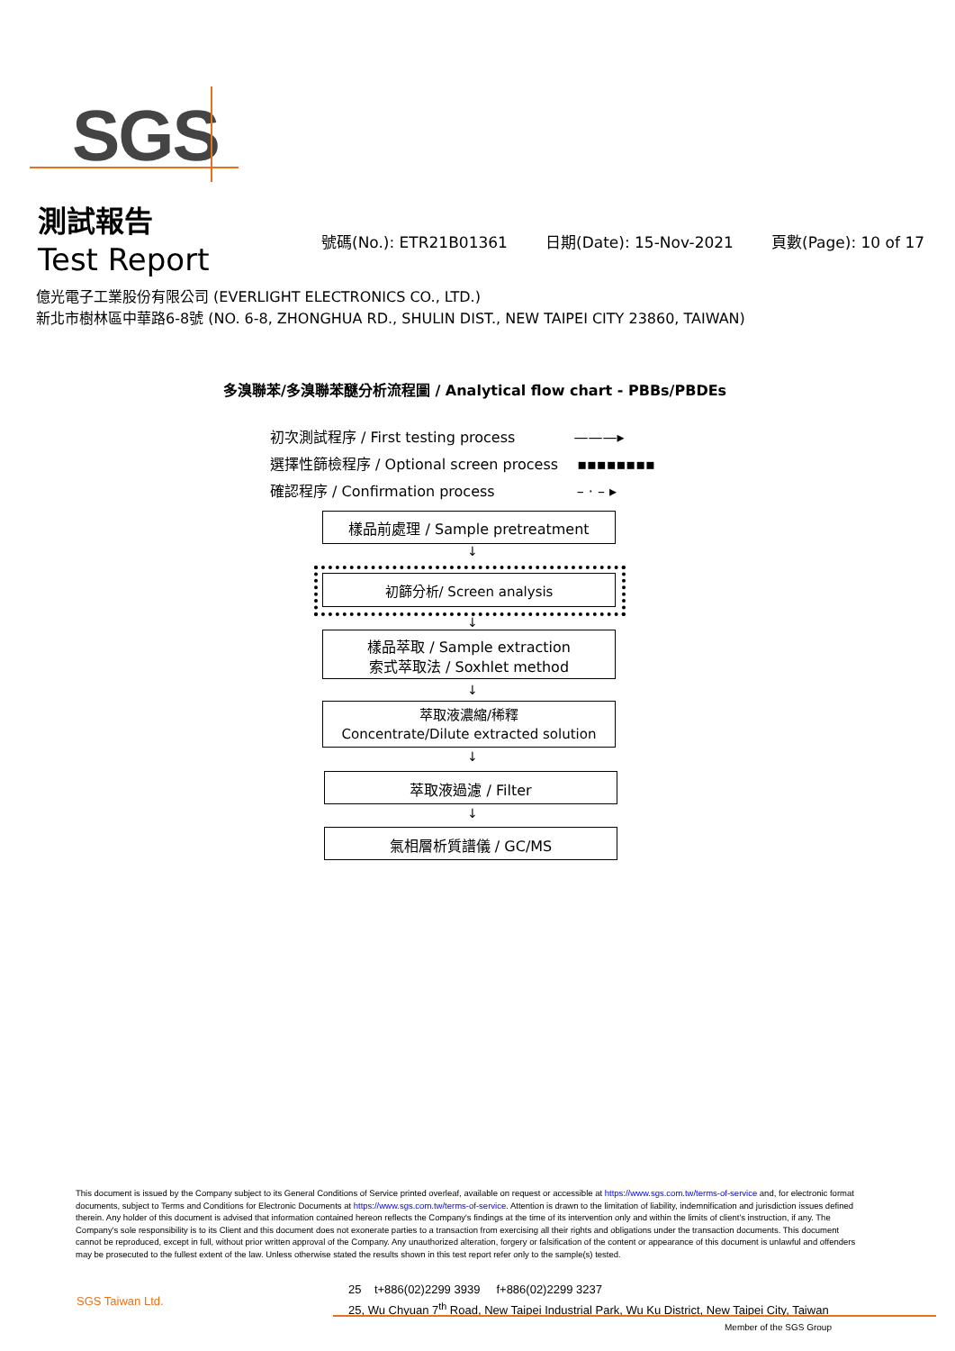SGS
測試報告
Test Report
號碼(No.): ETR21B01361 日期(Date): 15-Nov-2021 頁數(Page): 10 of 17
億光電子工業股份有限公司 (EVERLIGHT ELECTRONICS CO., LTD.)
新北市樹林區中華路6-8號 (NO. 6-8, ZHONGHUA RD., SHULIN DIST., NEW TAIPEI CITY 23860, TAIWAN)
多溴聯苯/多溴聯苯醚分析流程圖 / Analytical flow chart - PBBs/PBDEs
初次測試程序 / First testing process ———▸
選擇性篩檢程序 / Optional screen process ▪▪▪▪▪▪▪▪
確認程序 / Confirmation process – · – ▸
樣品前處理 / Sample pretreatment
↓
初篩分析/ Screen analysis
↓
樣品萃取 / Sample extraction
索式萃取法 / Soxhlet method
↓
萃取液濃縮/稀釋
Concentrate/Dilute extracted solution
↓
萃取液過濾 / Filter
↓
氣相層析質譜儀 / GC/MS
This document is issued by the Company subject to its General Conditions of Service printed overleaf, available on request or accessible at https://www.sgs.com.tw/terms-of-service and, for electronic format documents, subject to Terms and Conditions for Electronic Documents at https://www.sgs.com.tw/terms-of-service. Attention is drawn to the limitation of liability, indemnification and jurisdiction issues defined therein. Any holder of this document is advised that information contained hereon reflects the Company's findings at the time of its intervention only and within the limits of client's instruction, if any. The Company's sole responsibility is to its Client and this document does not exonerate parties to a transaction from exercising all their rights and obligations under the transaction documents. This document cannot be reproduced, except in full, without prior written approval of the Company. Any unauthorized alteration, forgery or falsification of the content or appearance of this document is unlawful and offenders may be prosecuted to the fullest extent of the law. Unless otherwise stated the results shown in this test report refer only to the sample(s) tested.
SGS Taiwan Ltd.
25 t+886(02)2299 3939 f+886(02)2299 3237
25, Wu Chyuan 7<sup>th</sup> Road, New Taipei Industrial Park, Wu Ku District, New Taipei City, Taiwan
Member of the SGS Group